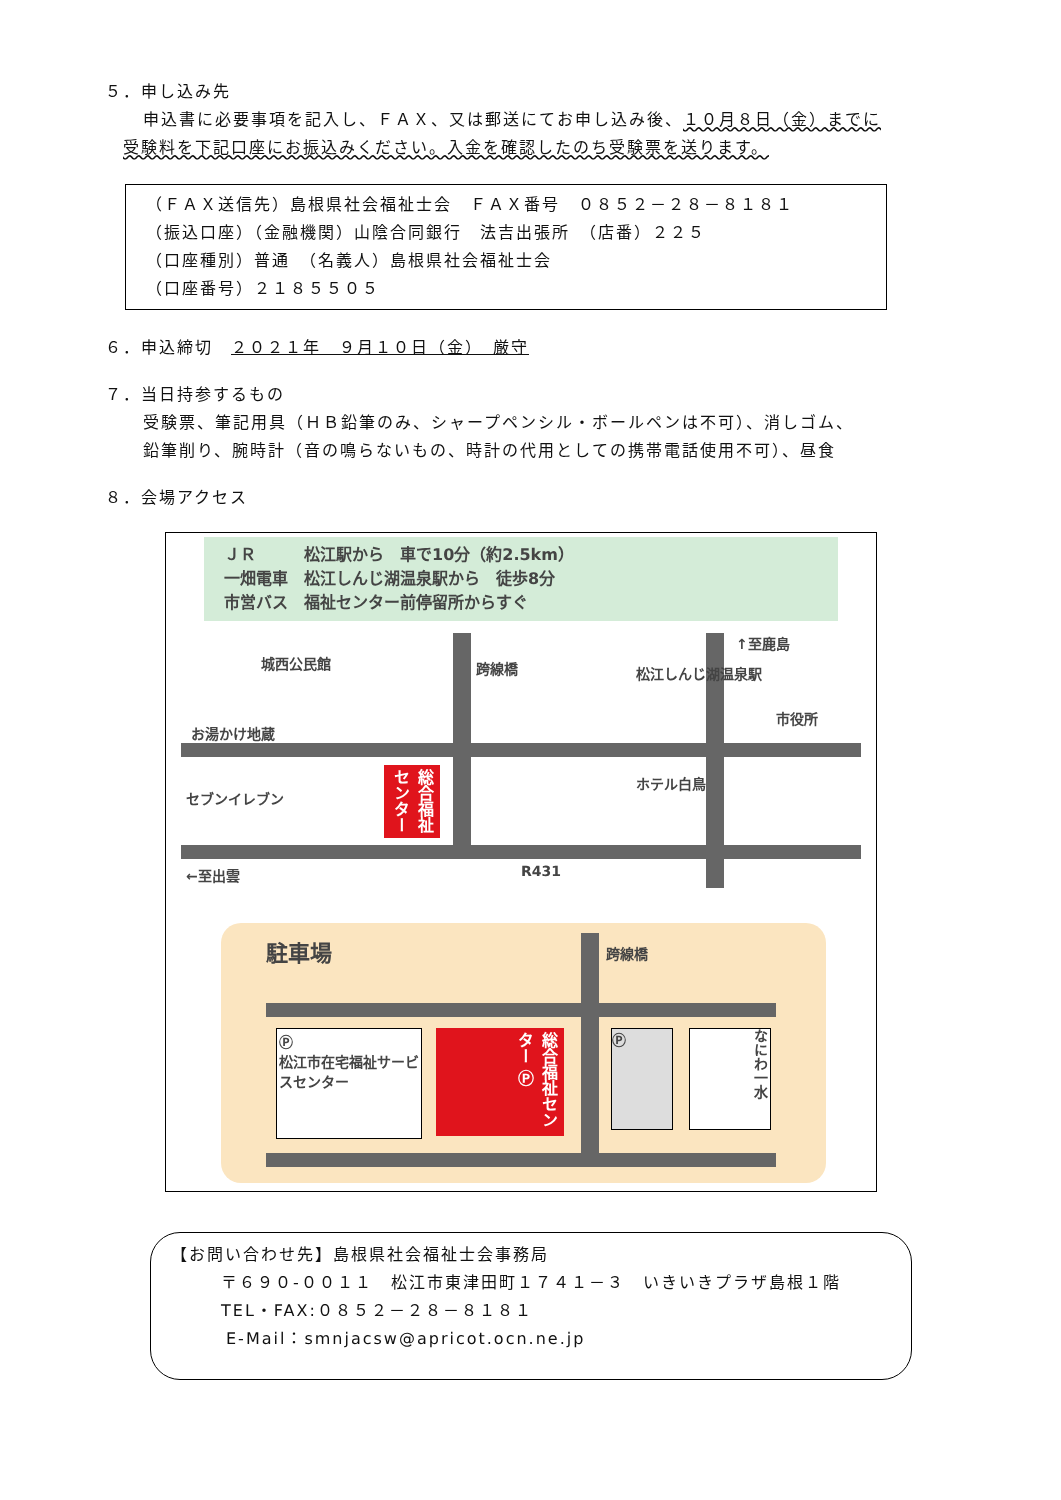５．申し込み先
申込書に必要事項を記入し、ＦＡＸ、又は郵送にてお申し込み後、１０月８日（金）までに
受験料を下記口座にお振込みください。入金を確認したのち受験票を送ります。
（ＦＡＸ送信先）島根県社会福祉士会　ＦＡＸ番号　０８５２－２８－８１８１
（振込口座）（金融機関）山陰合同銀行　法吉出張所　（店番）２２５
（口座種別）普通　（名義人）島根県社会福祉士会
（口座番号）２１８５５０５
６．申込締切　２０２１年　９月１０日（金）　厳守
７．当日持参するもの
受験票、筆記用具（ＨＢ鉛筆のみ、シャープペンシル・ボールペンは不可）、消しゴム、
鉛筆削り、腕時計（音の鳴らないもの、時計の代用としての携帯電話使用不可）、昼食
８．会場アクセス
ＪＲ　　　松江駅から　車で10分（約2.5km）
一畑電車　松江しんじ湖温泉駅から　徒歩8分
市営バス　福祉センター前停留所からすぐ
城西公民館 跨線橋 松江しんじ湖温泉駅
↑至鹿島
市役所
お湯かけ地蔵
セブンイレブン
総合福祉センター
ホテル白鳥
←至出雲 R431
駐車場 跨線橋
Ⓟ
松江市在宅福祉サービスセンター
総合福祉センター Ⓟ
Ⓟ
なにわ一水
【お問い合わせ先】島根県社会福祉士会事務局
〒６９０-００１１　松江市東津田町１７４１－３　いきいきプラザ島根１階
TEL・FAX:０８５２－２８－８１８１
E-Mail：smnjacsw@apricot.ocn.ne.jp